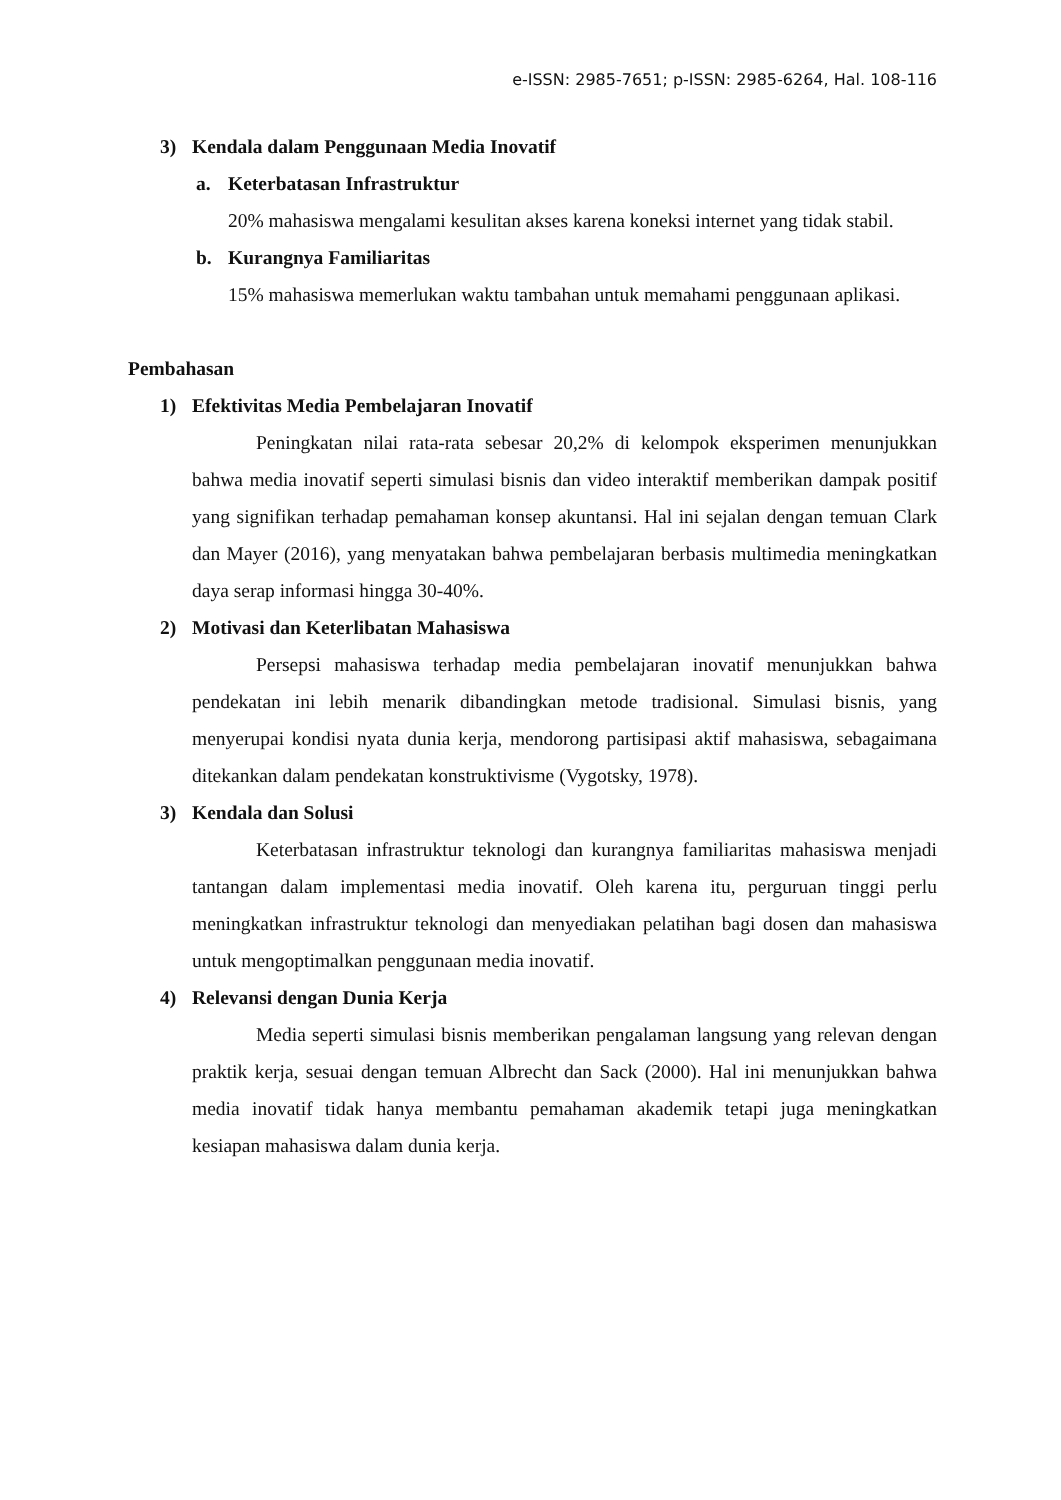e-ISSN: 2985-7651; p-ISSN: 2985-6264, Hal. 108-116
3) Kendala dalam Penggunaan Media Inovatif
a. Keterbatasan Infrastruktur
20% mahasiswa mengalami kesulitan akses karena koneksi internet yang tidak stabil.
b. Kurangnya Familiaritas
15% mahasiswa memerlukan waktu tambahan untuk memahami penggunaan aplikasi.
Pembahasan
1) Efektivitas Media Pembelajaran Inovatif
Peningkatan nilai rata-rata sebesar 20,2% di kelompok eksperimen menunjukkan bahwa media inovatif seperti simulasi bisnis dan video interaktif memberikan dampak positif yang signifikan terhadap pemahaman konsep akuntansi. Hal ini sejalan dengan temuan Clark dan Mayer (2016), yang menyatakan bahwa pembelajaran berbasis multimedia meningkatkan daya serap informasi hingga 30-40%.
2) Motivasi dan Keterlibatan Mahasiswa
Persepsi mahasiswa terhadap media pembelajaran inovatif menunjukkan bahwa pendekatan ini lebih menarik dibandingkan metode tradisional. Simulasi bisnis, yang menyerupai kondisi nyata dunia kerja, mendorong partisipasi aktif mahasiswa, sebagaimana ditekankan dalam pendekatan konstruktivisme (Vygotsky, 1978).
3) Kendala dan Solusi
Keterbatasan infrastruktur teknologi dan kurangnya familiaritas mahasiswa menjadi tantangan dalam implementasi media inovatif. Oleh karena itu, perguruan tinggi perlu meningkatkan infrastruktur teknologi dan menyediakan pelatihan bagi dosen dan mahasiswa untuk mengoptimalkan penggunaan media inovatif.
4) Relevansi dengan Dunia Kerja
Media seperti simulasi bisnis memberikan pengalaman langsung yang relevan dengan praktik kerja, sesuai dengan temuan Albrecht dan Sack (2000). Hal ini menunjukkan bahwa media inovatif tidak hanya membantu pemahaman akademik tetapi juga meningkatkan kesiapan mahasiswa dalam dunia kerja.